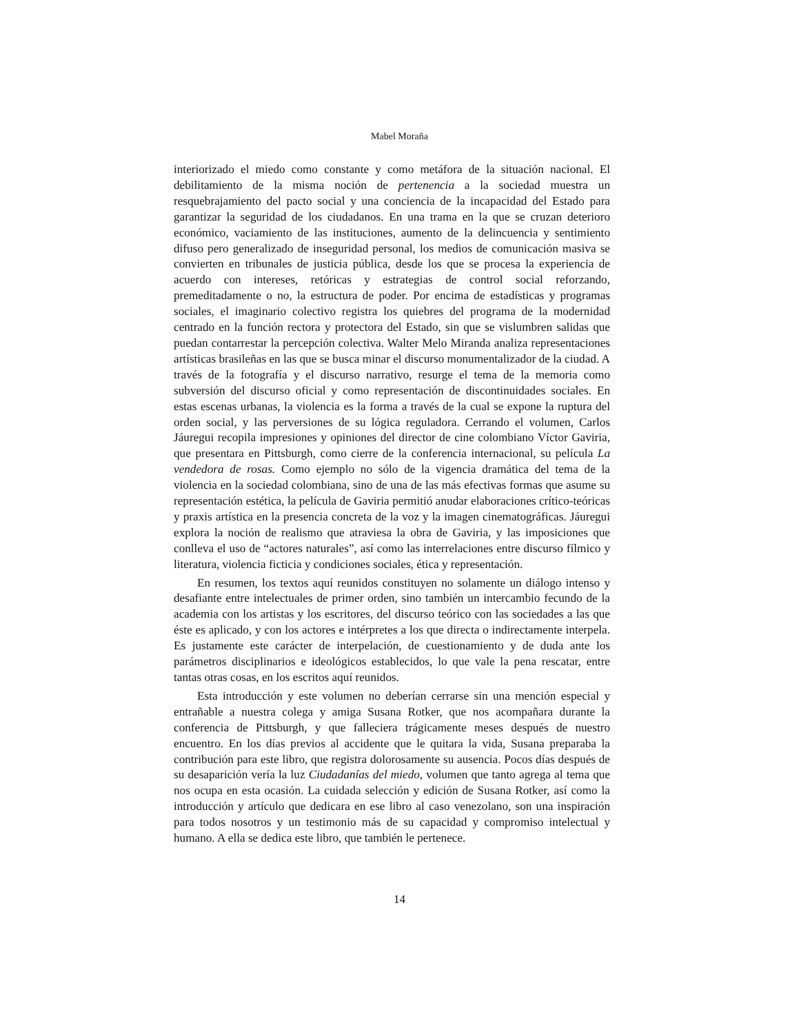Mabel Moraña
interiorizado el miedo como constante y como metáfora de la situación nacional. El debilitamiento de la misma noción de pertenencia a la sociedad muestra un resquebrajamiento del pacto social y una conciencia de la incapacidad del Estado para garantizar la seguridad de los ciudadanos. En una trama en la que se cruzan deterioro económico, vaciamiento de las instituciones, aumento de la delincuencia y sentimiento difuso pero generalizado de inseguridad personal, los medios de comunicación masiva se convierten en tribunales de justicia pública, desde los que se procesa la experiencia de acuerdo con intereses, retóricas y estrategias de control social reforzando, premeditadamente o no, la estructura de poder. Por encima de estadísticas y programas sociales, el imaginario colectivo registra los quiebres del programa de la modernidad centrado en la función rectora y protectora del Estado, sin que se vislumbren salidas que puedan contarrestar la percepción colectiva. Walter Melo Miranda analiza representaciones artísticas brasileñas en las que se busca minar el discurso monumentalizador de la ciudad. A través de la fotografía y el discurso narrativo, resurge el tema de la memoria como subversión del discurso oficial y como representación de discontinuidades sociales. En estas escenas urbanas, la violencia es la forma a través de la cual se expone la ruptura del orden social, y las perversiones de su lógica reguladora. Cerrando el volumen, Carlos Jáuregui recopila impresiones y opiniones del director de cine colombiano Víctor Gaviria, que presentara en Pittsburgh, como cierre de la conferencia internacional, su película La vendedora de rosas. Como ejemplo no sólo de la vigencia dramática del tema de la violencia en la sociedad colombiana, sino de una de las más efectivas formas que asume su representación estética, la película de Gaviria permitió anudar elaboraciones crítico-teóricas y praxis artística en la presencia concreta de la voz y la imagen cinematográficas. Jáuregui explora la noción de realismo que atraviesa la obra de Gaviria, y las imposiciones que conlleva el uso de “actores naturales”, así como las interrelaciones entre discurso fílmico y literatura, violencia ficticia y condiciones sociales, ética y representación.
En resumen, los textos aquí reunidos constituyen no solamente un diálogo intenso y desafiante entre intelectuales de primer orden, sino también un intercambio fecundo de la academia con los artistas y los escritores, del discurso teórico con las sociedades a las que éste es aplicado, y con los actores e intérpretes a los que directa o indirectamente interpela. Es justamente este carácter de interpelación, de cuestionamiento y de duda ante los parámetros disciplinarios e ideológicos establecidos, lo que vale la pena rescatar, entre tantas otras cosas, en los escritos aquí reunidos.
Esta introducción y este volumen no deberían cerrarse sin una mención especial y entrañable a nuestra colega y amiga Susana Rotker, que nos acompañara durante la conferencia de Pittsburgh, y que falleciera trágicamente meses después de nuestro encuentro. En los días previos al accidente que le quitara la vida, Susana preparaba la contribución para este libro, que registra dolorosamente su ausencia. Pocos días después de su desaparición vería la luz Ciudadanías del miedo, volumen que tanto agrega al tema que nos ocupa en esta ocasión. La cuidada selección y edición de Susana Rotker, así como la introducción y artículo que dedicara en ese libro al caso venezolano, son una inspiración para todos nosotros y un testimonio más de su capacidad y compromiso intelectual y humano. A ella se dedica este libro, que también le pertenece.
14